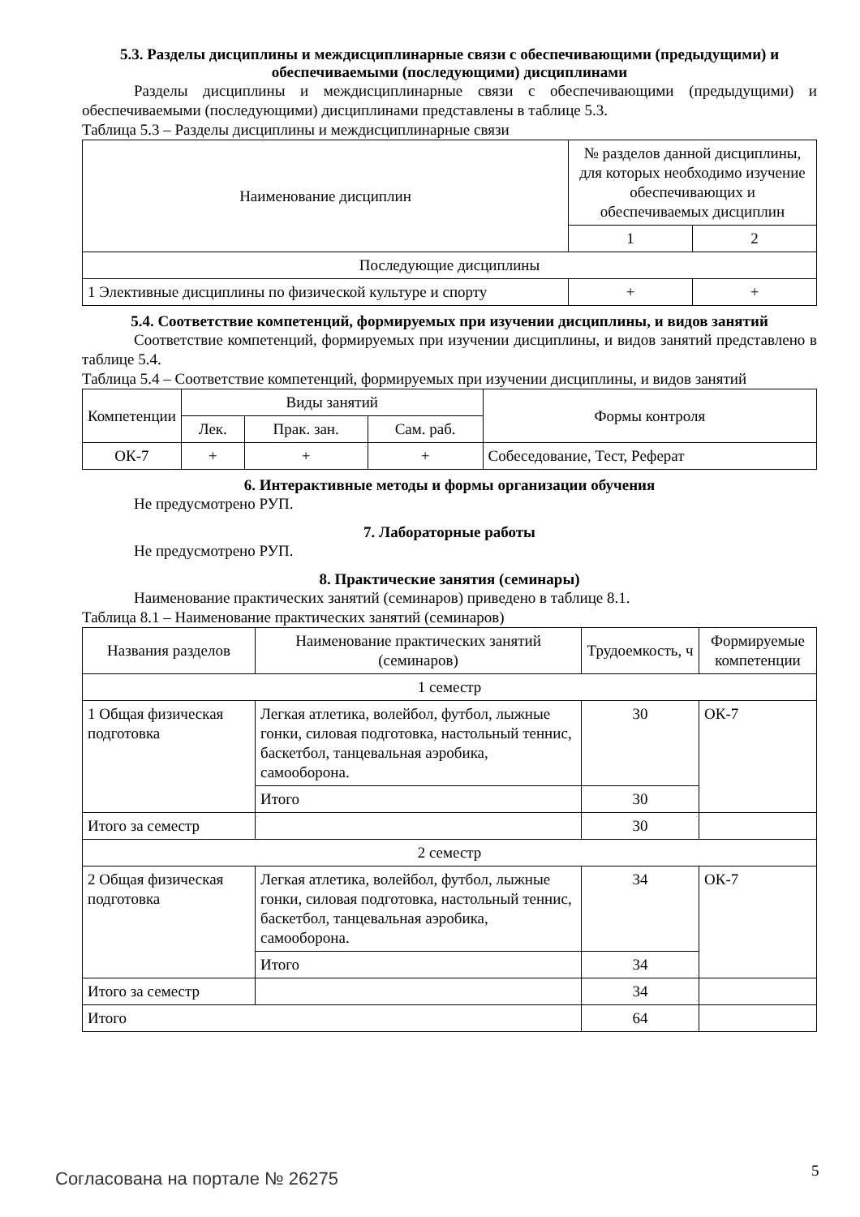5.3. Разделы дисциплины и междисциплинарные связи с обеспечивающими (предыдущими) и обеспечиваемыми (последующими) дисциплинами
Разделы дисциплины и междисциплинарные связи с обеспечивающими (предыдущими) и обеспечиваемыми (последующими) дисциплинами представлены в таблице 5.3.
Таблица 5.3 – Разделы дисциплины и междисциплинарные связи
| Наименование дисциплин | № разделов данной дисциплины, для которых необходимо изучение обеспечивающих и обеспечиваемых дисциплин | |
| --- | --- | --- |
| | 1 | 2 |
| Последующие дисциплины | | |
| 1 Элективные дисциплины по физической культуре и спорту | + | + |
5.4. Соответствие компетенций, формируемых при изучении дисциплины, и видов занятий
Соответствие компетенций, формируемых при изучении дисциплины, и видов занятий представлено в таблице 5.4.
Таблица 5.4 – Соответствие компетенций, формируемых при изучении дисциплины, и видов занятий
| Компетенции | Виды занятий | | | Формы контроля |
| --- | --- | --- | --- | --- |
| | Лек. | Прак. зан. | Сам. раб. | |
| ОК-7 | + | + | + | Собеседование, Тест, Реферат |
6. Интерактивные методы и формы организации обучения
Не предусмотрено РУП.
7. Лабораторные работы
Не предусмотрено РУП.
8. Практические занятия (семинары)
Наименование практических занятий (семинаров) приведено в таблице 8.1.
Таблица 8.1 – Наименование практических занятий (семинаров)
| Названия разделов | Наименование практических занятий (семинаров) | Трудоемкость, ч | Формируемые компетенции |
| --- | --- | --- | --- |
| 1 семестр | | | |
| 1 Общая физическая подготовка | Легкая атлетика, волейбол, футбол, лыжные гонки, силовая подготовка, настольный теннис, баскетбол, танцевальная аэробика, самооборона. | 30 | ОК-7 |
| | Итого | 30 | |
| Итого за семестр | | 30 | |
| 2 семестр | | | |
| 2 Общая физическая подготовка | Легкая атлетика, волейбол, футбол, лыжные гонки, силовая подготовка, настольный теннис, баскетбол, танцевальная аэробика, самооборона. | 34 | ОК-7 |
| | Итого | 34 | |
| Итого за семестр | | 34 | |
| Итого | | 64 | |
Согласована на портале № 26275 5